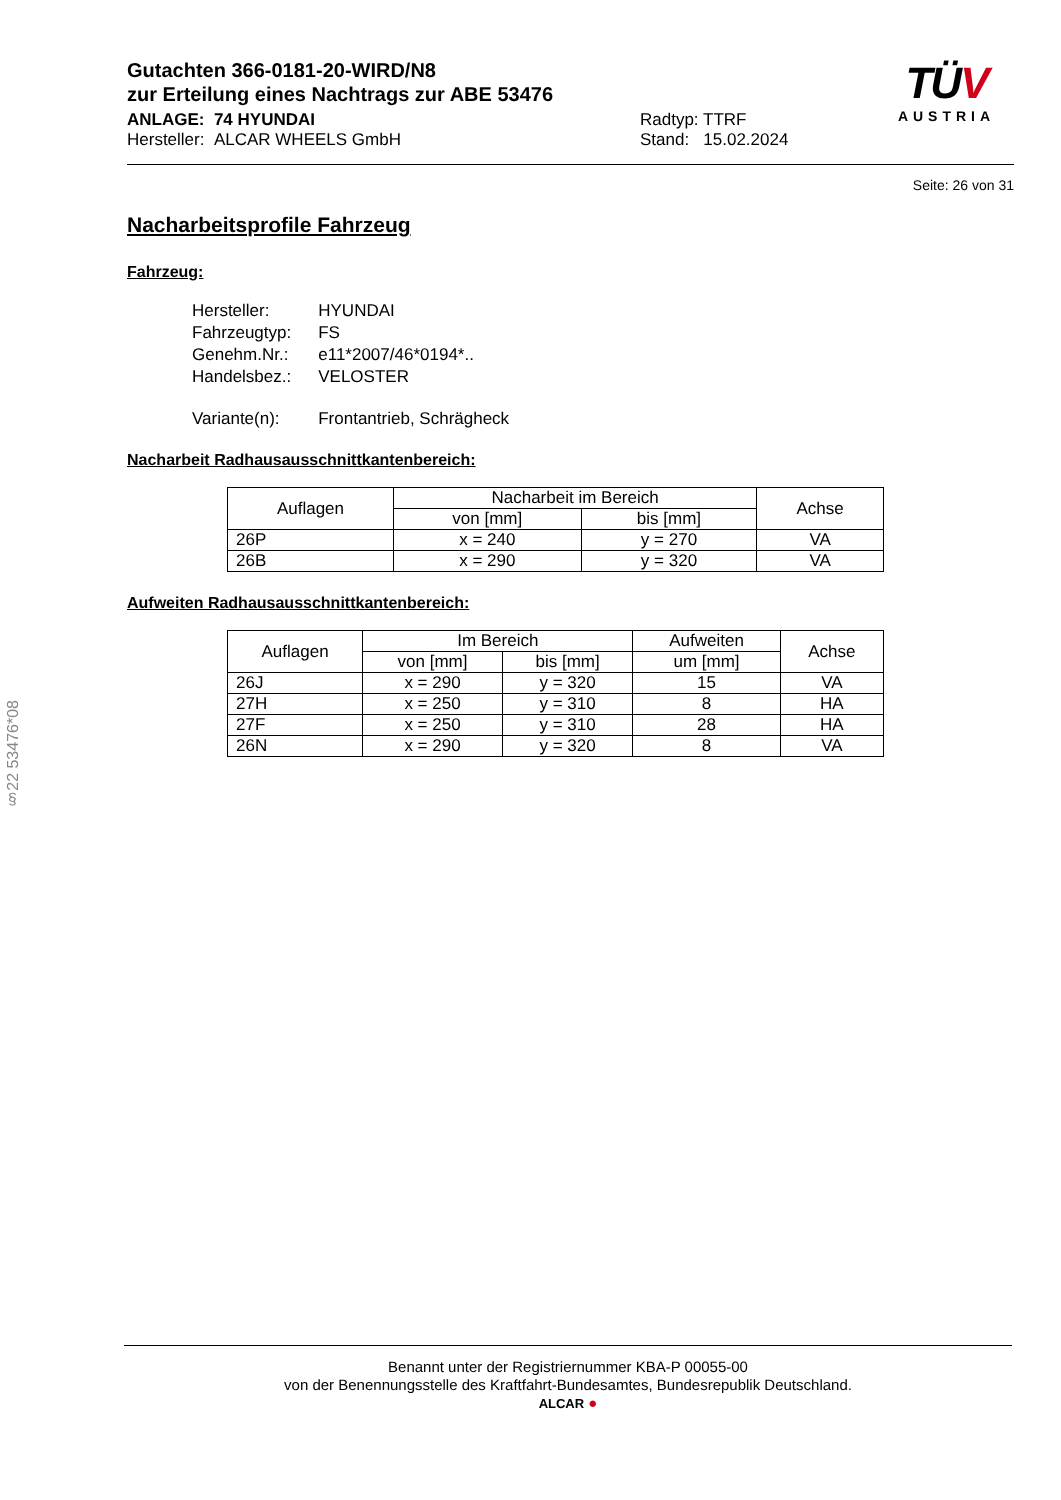Gutachten 366-0181-20-WIRD/N8
zur Erteilung eines Nachtrags zur ABE 53476
ANLAGE: 74 HYUNDAI
Hersteller: ALCAR WHEELS GmbH
Radtyp: TTRF
Stand: 15.02.2024
TÜV
AUSTRIA
Seite: 26 von 31
Nacharbeitsprofile Fahrzeug
Fahrzeug:
| Hersteller: | HYUNDAI |
| Fahrzeugtyp: | FS |
| Genehm.Nr.: | e11*2007/46*0194*.. |
| Handelsbez.: | VELOSTER |
| Variante(n): | Frontantrieb, Schrägheck |
Nacharbeit Radhausausschnittkantenbereich:
| Auflagen | Nacharbeit im Bereich | | Achse |
| --- | --- | --- | --- |
| | von [mm] | bis [mm] | |
| 26P | x = 240 | y = 270 | VA |
| 26B | x = 290 | y = 320 | VA |
Aufweiten Radhausausschnittkantenbereich:
| Auflagen | Im Bereich | | Aufweiten | Achse |
| --- | --- | --- | --- | --- |
| | von [mm] | bis [mm] | um [mm] | |
| 26J | x = 290 | y = 320 | 15 | VA |
| 27H | x = 250 | y = 310 | 8 | HA |
| 27F | x = 250 | y = 310 | 28 | HA |
| 26N | x = 290 | y = 320 | 8 | VA |
§22 53476*08
Benannt unter der Registriernummer KBA-P 00055-00
von der Benennungsstelle des Kraftfahrt-Bundesamtes, Bundesrepublik Deutschland.
ALCAR ●